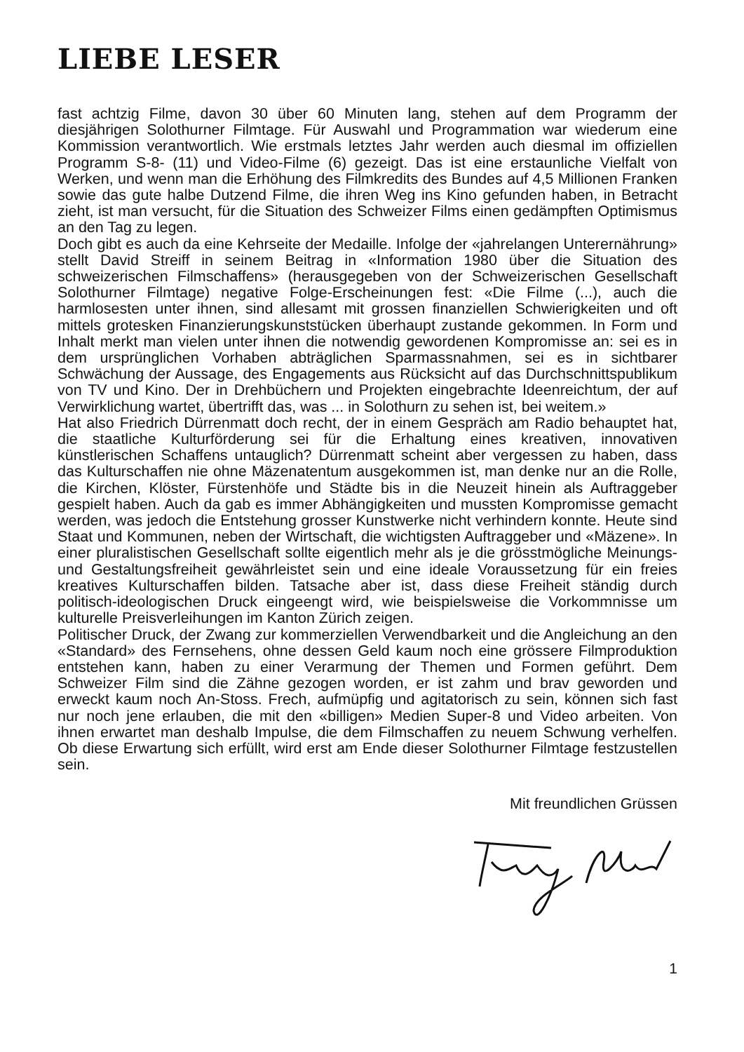LIEBE LESER
fast achtzig Filme, davon 30 über 60 Minuten lang, stehen auf dem Programm der diesjährigen Solothurner Filmtage. Für Auswahl und Programmation war wiederum eine Kommission verantwortlich. Wie erstmals letztes Jahr werden auch diesmal im offiziellen Programm S-8- (11) und Video-Filme (6) gezeigt. Das ist eine erstaunliche Vielfalt von Werken, und wenn man die Erhöhung des Filmkredits des Bundes auf 4,5 Millionen Franken sowie das gute halbe Dutzend Filme, die ihren Weg ins Kino gefunden haben, in Betracht zieht, ist man versucht, für die Situation des Schweizer Films einen gedämpften Optimismus an den Tag zu legen.
Doch gibt es auch da eine Kehrseite der Medaille. Infolge der «jahrelangen Unterernährung» stellt David Streiff in seinem Beitrag in «Information 1980 über die Situation des schweizerischen Filmschaffens» (herausgegeben von der Schweizerischen Gesellschaft Solothurner Filmtage) negative Folge-Erscheinungen fest: «Die Filme (...), auch die harmlosesten unter ihnen, sind allesamt mit grossen finanziellen Schwierigkeiten und oft mittels grotesken Finanzierungskunststücken überhaupt zustande gekommen. In Form und Inhalt merkt man vielen unter ihnen die notwendig gewordenen Kompromisse an: sei es in dem ursprünglichen Vorhaben abträglichen Sparmassnahmen, sei es in sichtbarer Schwächung der Aussage, des Engagements aus Rücksicht auf das Durchschnittspublikum von TV und Kino. Der in Drehbüchern und Projekten eingebrachte Ideenreichtum, der auf Verwirklichung wartet, übertrifft das, was ... in Solothurn zu sehen ist, bei weitem.»
Hat also Friedrich Dürrenmatt doch recht, der in einem Gespräch am Radio behauptet hat, die staatliche Kulturförderung sei für die Erhaltung eines kreativen, innovativen künstlerischen Schaffens untauglich? Dürrenmatt scheint aber vergessen zu haben, dass das Kulturschaffen nie ohne Mäzenatentum ausgekommen ist, man denke nur an die Rolle, die Kirchen, Klöster, Fürstenhöfe und Städte bis in die Neuzeit hinein als Auftraggeber gespielt haben. Auch da gab es immer Abhängigkeiten und mussten Kompromisse gemacht werden, was jedoch die Entstehung grosser Kunstwerke nicht verhindern konnte. Heute sind Staat und Kommunen, neben der Wirtschaft, die wichtigsten Auftraggeber und «Mäzene». In einer pluralistischen Gesellschaft sollte eigentlich mehr als je die grösstmögliche Meinungs- und Gestaltungsfreiheit gewährleistet sein und eine ideale Voraussetzung für ein freies kreatives Kulturschaffen bilden. Tatsache aber ist, dass diese Freiheit ständig durch politisch-ideologischen Druck eingeengt wird, wie beispielsweise die Vorkommnisse um kulturelle Preisverleihungen im Kanton Zürich zeigen.
Politischer Druck, der Zwang zur kommerziellen Verwendbarkeit und die Angleichung an den «Standard» des Fernsehens, ohne dessen Geld kaum noch eine grössere Filmproduktion entstehen kann, haben zu einer Verarmung der Themen und Formen geführt. Dem Schweizer Film sind die Zähne gezogen worden, er ist zahm und brav geworden und erweckt kaum noch An-Stoss. Frech, aufmüpfig und agitatorisch zu sein, können sich fast nur noch jene erlauben, die mit den «billigen» Medien Super-8 und Video arbeiten. Von ihnen erwartet man deshalb Impulse, die dem Filmschaffen zu neuem Schwung verhelfen. Ob diese Erwartung sich erfüllt, wird erst am Ende dieser Solothurner Filmtage festzustellen sein.
Mit freundlichen Grüssen
1